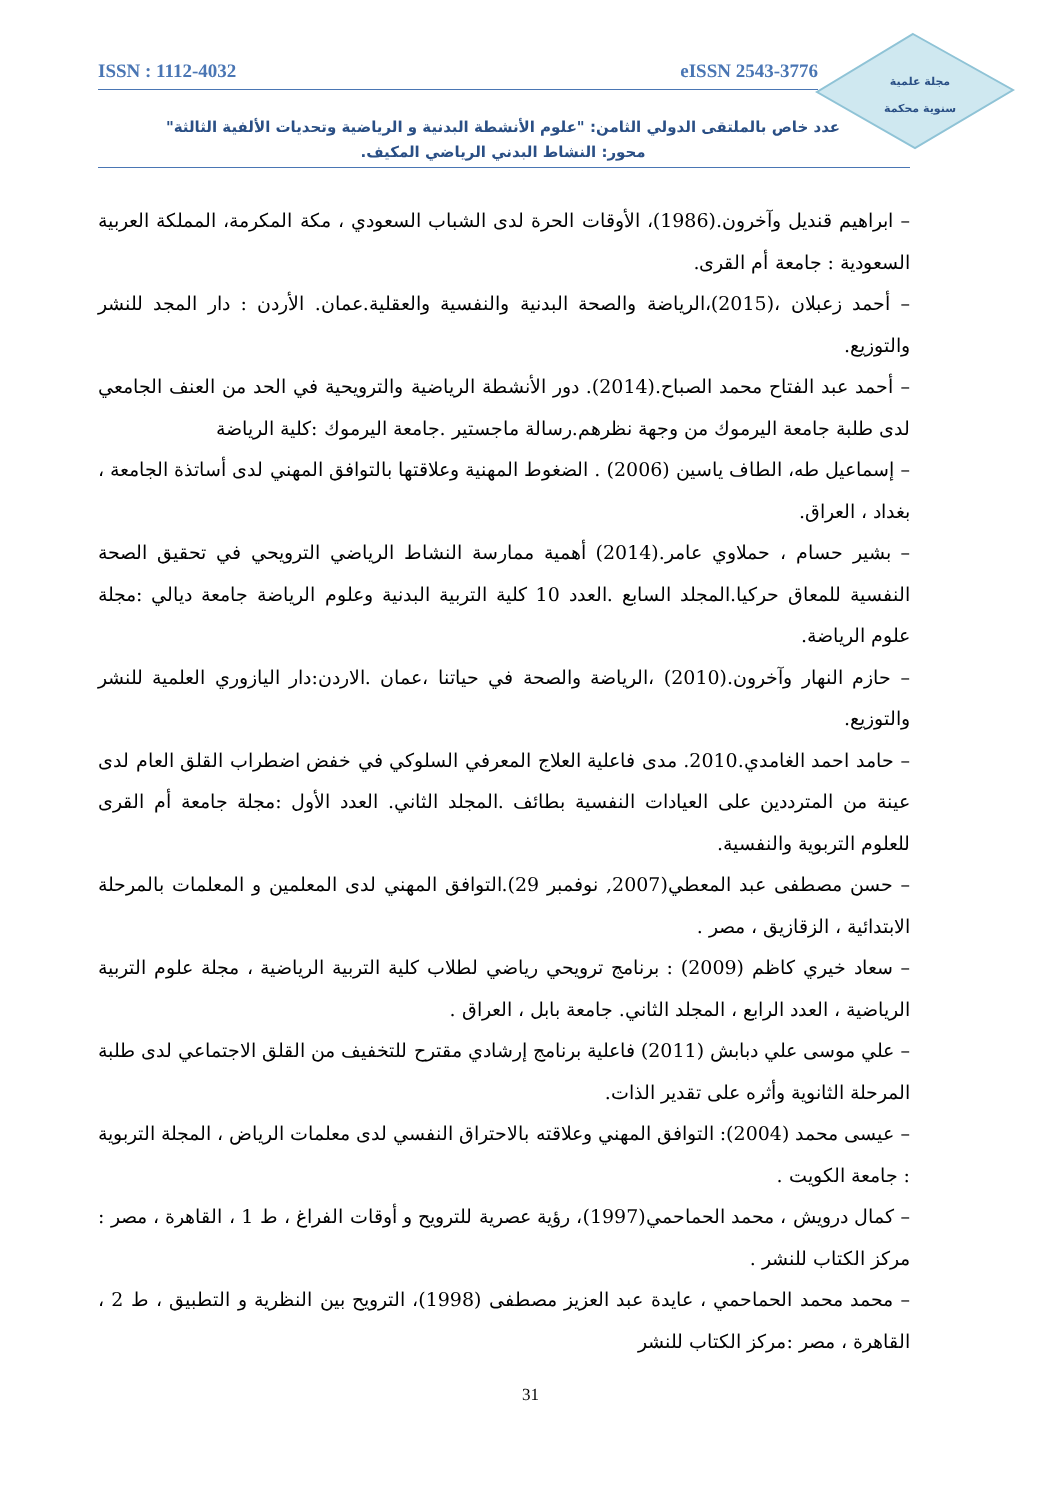مجلة علمية
سنوية محكمة
ISSN : 1112-4032 eISSN 2543-3776
عدد خاص بالملتقى الدولي الثامن: "علوم الأنشطة البدنية و الرياضية وتحديات الألفية الثالثة"
محور: النشاط البدني الرياضي المكيف.
– ابراهيم قنديل وآخرون.(1986)، الأوقات الحرة لدى الشباب السعودي ، مكة المكرمة، المملكة العربية السعودية : جامعة أم القرى.
– أحمد زعبلان ،(2015)،الرياضة والصحة البدنية والنفسية والعقلية.عمان. الأردن : دار المجد للنشر والتوزيع.
– أحمد عبد الفتاح محمد الصباح.(2014). دور الأنشطة الرياضية والترويحية في الحد من العنف الجامعي لدى طلبة جامعة اليرموك من وجهة نظرهم.رسالة ماجستير .جامعة اليرموك :كلية الرياضة
– إسماعيل طه، الطاف ياسين (2006) . الضغوط المهنية وعلاقتها بالتوافق المهني لدى أساتذة الجامعة ، بغداد ، العراق.
– بشير حسام ، حملاوي عامر.(2014) أهمية ممارسة النشاط الرياضي الترويحي في تحقيق الصحة النفسية للمعاق حركيا.المجلد السابع .العدد 10 كلية التربية البدنية وعلوم الرياضة جامعة ديالي :مجلة علوم الرياضة.
– حازم النهار وآخرون.(2010) ،الرياضة والصحة في حياتنا ،عمان .الاردن:دار اليازوري العلمية للنشر والتوزيع.
– حامد احمد الغامدي.2010. مدى فاعلية العلاج المعرفي السلوكي في خفض اضطراب القلق العام لدى عينة من المترددين على العيادات النفسية بطائف .المجلد الثاني. العدد الأول :مجلة جامعة أم القرى للعلوم التربوية والنفسية.
– حسن مصطفى عبد المعطي(2007, نوفمبر 29).التوافق المهني لدى المعلمين و المعلمات بالمرحلة الابتدائية ، الزقازيق ، مصر .
– سعاد خيري كاظم (2009) : برنامج ترويحي رياضي لطلاب كلية التربية الرياضية ، مجلة علوم التربية الرياضية ، العدد الرابع ، المجلد الثاني. جامعة بابل ، العراق .
– علي موسى علي دبابش (2011) فاعلية برنامج إرشادي مقترح للتخفيف من القلق الاجتماعي لدى طلبة المرحلة الثانوية وأثره على تقدير الذات.
– عيسى محمد (2004): التوافق المهني وعلاقته بالاحتراق النفسي لدى معلمات الرياض ، المجلة التربوية : جامعة الكويت .
– كمال درويش ، محمد الحماحمي(1997)، رؤية عصرية للترويح و أوقات الفراغ ، ط 1 ، القاهرة ، مصر : مركز الكتاب للنشر .
– محمد محمد الحماحمي ، عايدة عبد العزيز مصطفى (1998)، الترويح بين النظرية و التطبيق ، ط 2 ، القاهرة ، مصر :مركز الكتاب للنشر
31